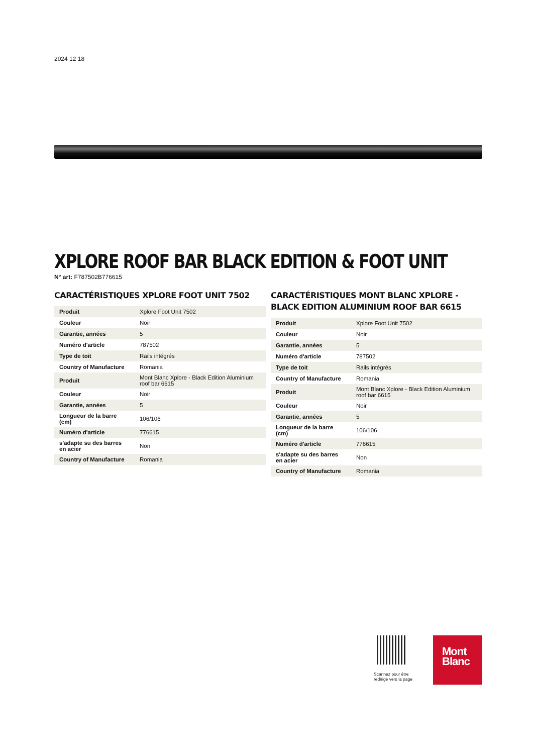2024 12 18
XPLORE ROOF BAR BLACK EDITION & FOOT UNIT
N° art: F787502B776615
CARACTÉRISTIQUES XPLORE FOOT UNIT 7502
| Produit | Xplore Foot Unit 7502 |
| Couleur | Noir |
| Garantie, années | 5 |
| Numéro d'article | 787502 |
| Type de toit | Rails intégrés |
| Country of Manufacture | Romania |
| Produit | Mont Blanc Xplore - Black Edition Aluminium roof bar 6615 |
| Couleur | Noir |
| Garantie, années | 5 |
| Longueur de la barre (cm) | 106/106 |
| Numéro d'article | 776615 |
| s'adapte su des barres en acier | Non |
| Country of Manufacture | Romania |
CARACTÉRISTIQUES MONT BLANC XPLORE - BLACK EDITION ALUMINIUM ROOF BAR 6615
| Produit | Xplore Foot Unit 7502 |
| Couleur | Noir |
| Garantie, années | 5 |
| Numéro d'article | 787502 |
| Type de toit | Rails intégrés |
| Country of Manufacture | Romania |
| Produit | Mont Blanc Xplore - Black Edition Aluminium roof bar 6615 |
| Couleur | Noir |
| Garantie, années | 5 |
| Longueur de la barre (cm) | 106/106 |
| Numéro d'article | 776615 |
| s'adapte su des barres en acier | Non |
| Country of Manufacture | Romania |
Scannez pour être redirigé vers la page
Mont
Blanc